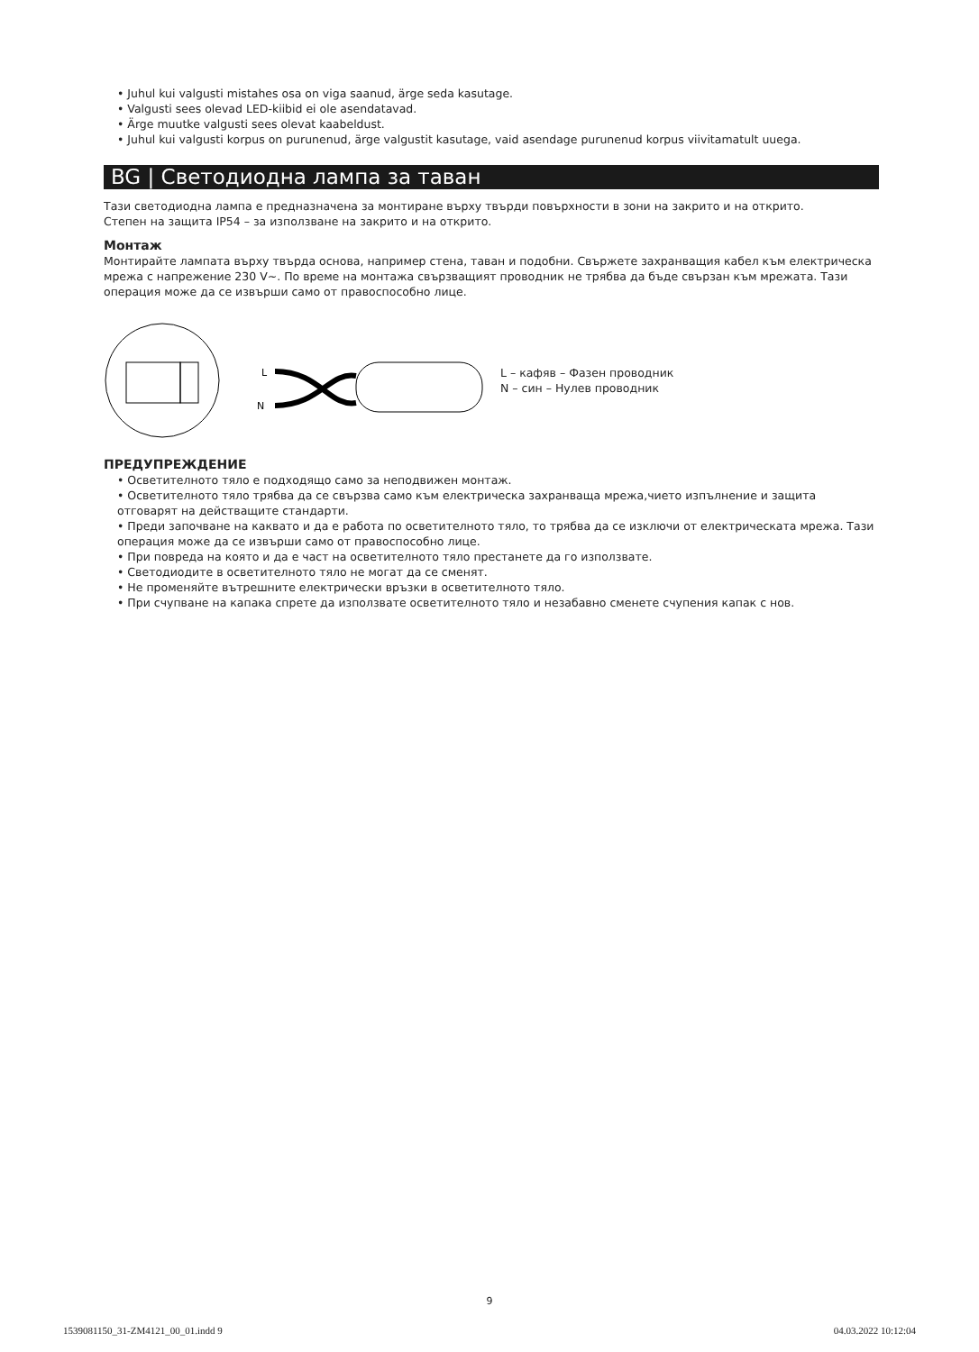• Juhul kui valgusti mistahes osa on viga saanud, ärge seda kasutage.
• Valgusti sees olevad LED-kiibid ei ole asendatavad.
• Ärge muutke valgusti sees olevat kaabeldust.
• Juhul kui valgusti korpus on purunenud, ärge valgustit kasutage, vaid asendage purunenud korpus viivitamatult uuega.
BG | Светодиодна лампа за таван
Тази светодиодна лампа е предназначена за монтиране върху твърди повърхности в зони на закрито и на открито.
Степен на защита IP54 – за използване на закрито и на открито.
Монтаж
Монтирайте лампата върху твърда основа, например стена, таван и подобни. Свържете захранващия кабел към електрическа мрежа с напрежение 230 V~. По време на монтажа свързващият проводник не трябва да бъде свързан към мрежата. Тази операция може да се извърши само от правоспособно лице.
L
N
L – кафяв – Фазен проводник
N – син – Нулев проводник
ПРЕДУПРЕЖДЕНИЕ
• Осветителното тяло е подходящо само за неподвижен монтаж.
• Осветителното тяло трябва да се свързва само към електрическа захранваща мрежа,чието изпълнение и защита отговарят на действащите стандарти.
• Преди започване на каквато и да е работа по осветителното тяло, то трябва да се изключи от електрическата мрежа. Тази операция може да се извърши само от правоспособно лице.
• При повреда на която и да е част на осветителното тяло престанете да го използвате.
• Светодиодите в осветителното тяло не могат да се сменят.
• Не променяйте вътрешните електрически връзки в осветителното тяло.
• При счупване на капака спрете да използвате осветителното тяло и незабавно сменете счупения капак с нов.
9
1539081150_31-ZM4121_00_01.indd 9 04.03.2022 10:12:04